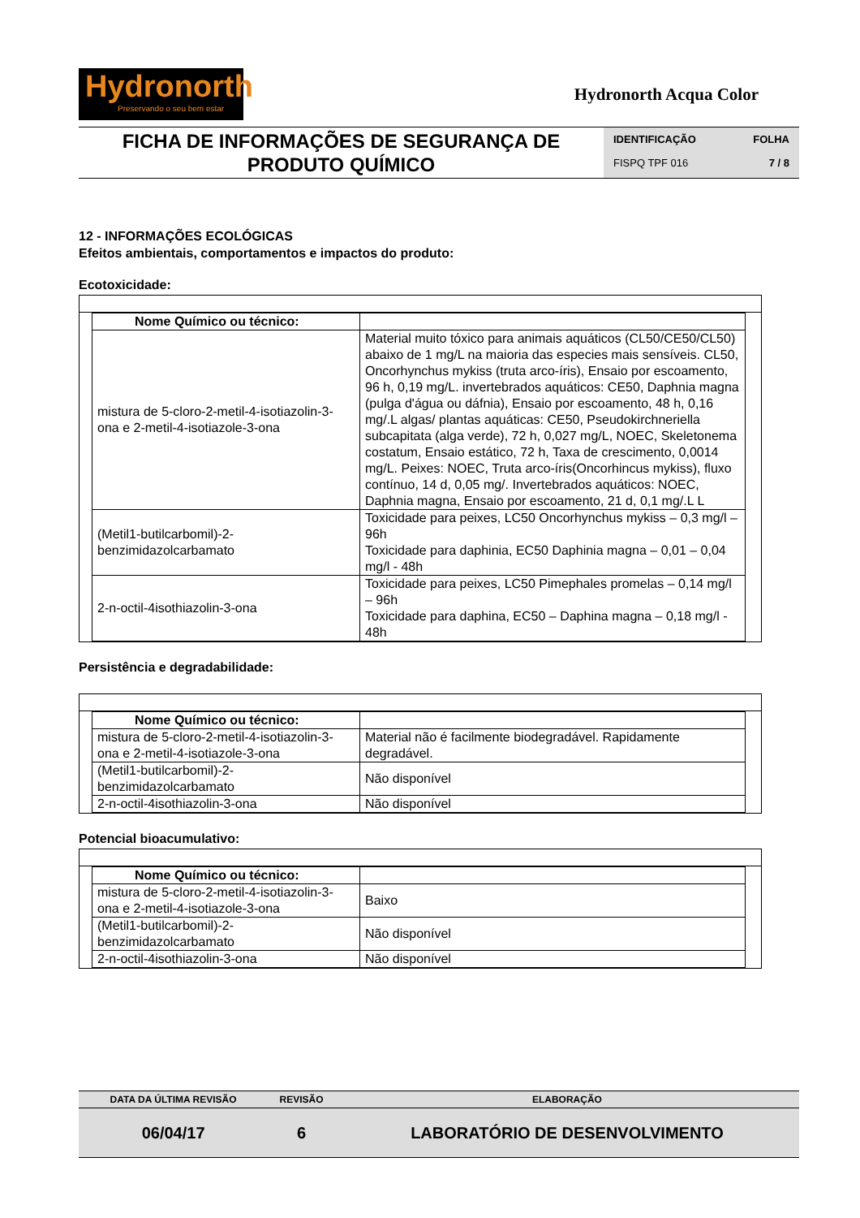Hydronorth
Preservando o seu bem estar
Hydronorth Acqua Color
FICHA DE INFORMAÇÕES DE SEGURANÇA DE
PRODUTO QUÍMICO
IDENTIFICAÇÃO FOLHA
FISPQ TPF 016 7 / 8
12 - INFORMAÇÕES ECOLÓGICAS
Efeitos ambientais, comportamentos e impactos do produto:
Ecotoxicidade:
| Nome Químico ou técnico: | |
| mistura de 5-cloro-2-metil-4-isotiazolin-3-ona e 2-metil-4-isotiazole-3-ona | Material muito tóxico para animais aquáticos (CL50/CE50/CL50) abaixo de 1 mg/L na maioria das especies mais sensíveis. CL50, Oncorhynchus mykiss (truta arco-íris), Ensaio por escoamento, 96 h, 0,19 mg/L. invertebrados aquáticos: CE50, Daphnia magna (pulga d'água ou dáfnia), Ensaio por escoamento, 48 h, 0,16 mg/.L algas/ plantas aquáticas: CE50, Pseudokirchneriella subcapitata (alga verde), 72 h, 0,027 mg/L, NOEC, Skeletonema costatum, Ensaio estático, 72 h, Taxa de crescimento, 0,0014 mg/L. Peixes: NOEC, Truta arco-íris(Oncorhincus mykiss), fluxo contínuo, 14 d, 0,05 mg/. Invertebrados aquáticos: NOEC, Daphnia magna, Ensaio por escoamento, 21 d, 0,1 mg/.L L |
| (Metil1-butilcarbomil)-2-benzimidazolcarbamato | Toxicidade para peixes, LC50 Oncorhynchus mykiss – 0,3 mg/l – 96h Toxicidade para daphinia, EC50 Daphinia magna – 0,01 – 0,04 mg/l - 48h |
| 2-n-octil-4isothiazolin-3-ona | Toxicidade para peixes, LC50 Pimephales promelas – 0,14 mg/l – 96h Toxicidade para daphina, EC50 – Daphina magna – 0,18 mg/l - 48h |
Persistência e degradabilidade:
| Nome Químico ou técnico: | |
| mistura de 5-cloro-2-metil-4-isotiazolin-3-ona e 2-metil-4-isotiazole-3-ona | Material não é facilmente biodegradável. Rapidamente degradável. |
| (Metil1-butilcarbomil)-2-benzimidazolcarbamato | Não disponível |
| 2-n-octil-4isothiazolin-3-ona | Não disponível |
Potencial bioacumulativo:
| Nome Químico ou técnico: | |
| mistura de 5-cloro-2-metil-4-isotiazolin-3-ona e 2-metil-4-isotiazole-3-ona | Baixo |
| (Metil1-butilcarbomil)-2-benzimidazolcarbamato | Não disponível |
| 2-n-octil-4isothiazolin-3-ona | Não disponível |
| DATA DA ÚLTIMA REVISÃO | REVISÃO | ELABORAÇÃO |
| --- | --- | --- |
| 06/04/17 | 6 | LABORATÓRIO DE DESENVOLVIMENTO |